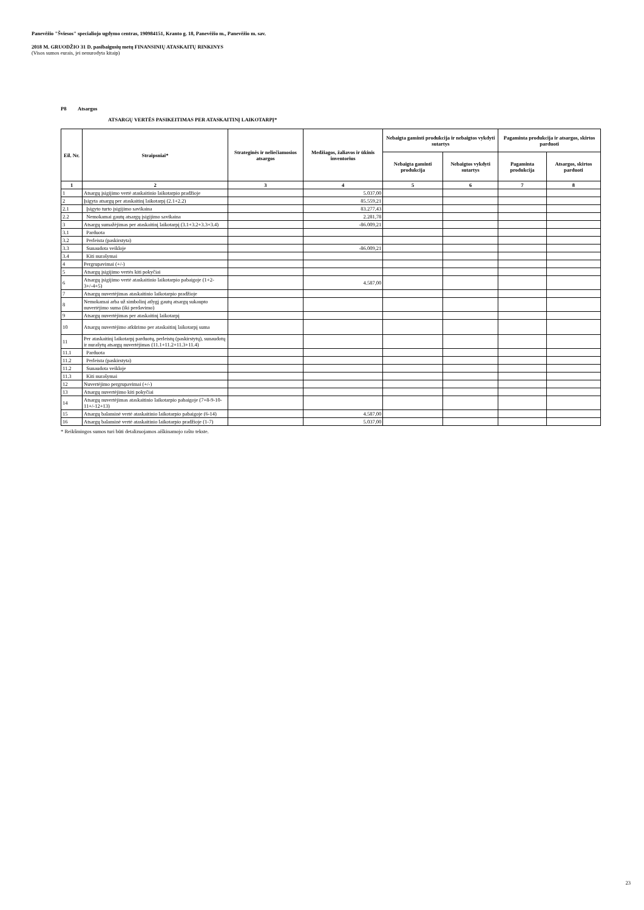Panevėžio "Šviesos" specialiojo ugdymo centras, 190984151, Kranto g. 18, Panevėžio m., Panevėžio m. sav.
2018 M. GRUODŽIO 31 D. pasibaigusių metų FINANSINIŲ ATASKAITŲ RINKINYS
(Visos sumos eurais, jei nenurodyta kitaip)
P8 Atsargos
ATSARGŲ VERTĖS PASIKEITIMAS PER ATASKAITINĮ LAIKOTARPĮ*
| Eil. Nr. | Straipsniai* | Strateginės ir neliečiamosios atsargos | Medžiagos, žaliavos ir ūkinis inventorius | Nebaigta gaminti produkcija ir nebaigtos vykdyti sutartys | | Pagaminta produkcija ir atsargos, skirtos parduoti | |
| --- | --- | --- | --- | --- | --- | --- | --- |
| | | | | Nebaigta gaminti produkcija | Nebaigtos vykdyti sutartys | Pagaminta produkcija | Atsargos, skirtos parduoti |
| 1 | 2 | 3 | 4 | 5 | 6 | 7 | 8 |
| 1 | Atsargų įsigijimo vertė ataskaitinio laikotarpio pradžioje | | 5.037,00 | | | | |
| 2 | Įsigyta atsargų per ataskaitinį laikotarpį (2.1+2.2) | | 85.559,21 | | | | |
| 2.1 | Įsigyto turto įsigijimo savikaina | | 83.277,43 | | | | |
| 2.2 | Nemokamai gautų atsargų įsigijimo savikaina | | 2.281,78 | | | | |
| 3 | Atsargų sumažėjimas per ataskaitinį laikotarpį (3.1+3.2+3.3+3.4) | | -86.009,21 | | | | |
| 3.1 | Parduota | | | | | | |
| 3.2 | Perleista (paskirstyta) | | | | | | |
| 3.3 | Sunaudota veikloje | | -86.009,21 | | | | |
| 3.4 | Kiti nurašymai | | | | | | |
| 4 | Pergrupavimai (+/-) | | | | | | |
| 5 | Atsargų įsigijimo vertės kiti pokyčiai | | | | | | |
| 6 | Atsargų įsigijimo vertė ataskaitinio laikotarpio pabaigoje (1+2-3+/-4+5) | | 4.587,00 | | | | |
| 7 | Atsargų nuvertėjimas ataskaitinio laikotarpio pradžioje | | | | | | |
| 8 | Nemokamai arba už simbolinį atlygį gautų atsargų sukaupto nuvertėjimo suma (iki perdavimo) | | | | | | |
| 9 | Atsargų nuvertėjimas per ataskaitinį laikotarpį | | | | | | |
| 10 | Atsargų nuvertėjimo atkūrimo per ataskaitinį laikotarpį suma | | | | | | |
| 11 | Per ataskaitinį laikotarpį parduotų, perleistų (paskirstytų), sunaudotų ir nurašytų atsargų nuvertėjimas (11.1+11.2+11.3+11.4) | | | | | | |
| 11.1 | Parduota | | | | | | |
| 11.2 | Perleista (paskirstyta) | | | | | | |
| 11.2 | Sunaudota veikloje | | | | | | |
| 11.3 | Kiti nurašymai | | | | | | |
| 12 | Nuvertėjimo pergrupavimai (+/-) | | | | | | |
| 13 | Atsargų nuvertėjimo kiti pokyčiai | | | | | | |
| 14 | Atsargų nuvertėjimas ataskaitinio laikotarpio pabaigoje (7+8-9-10-11+/-12+13) | | | | | | |
| 15 | Atsargų balansinė vertė ataskaitinio laikotarpio pabaigoje (6-14) | | 4.587,00 | | | | |
| 16 | Atsargų balansinė vertė ataskaitinio laikotarpio pradžioje (1-7) | | 5.037,00 | | | | |
* Reikšmingos sumos turi būti detalizuojamos aiškinamojo rašto tekste.
23